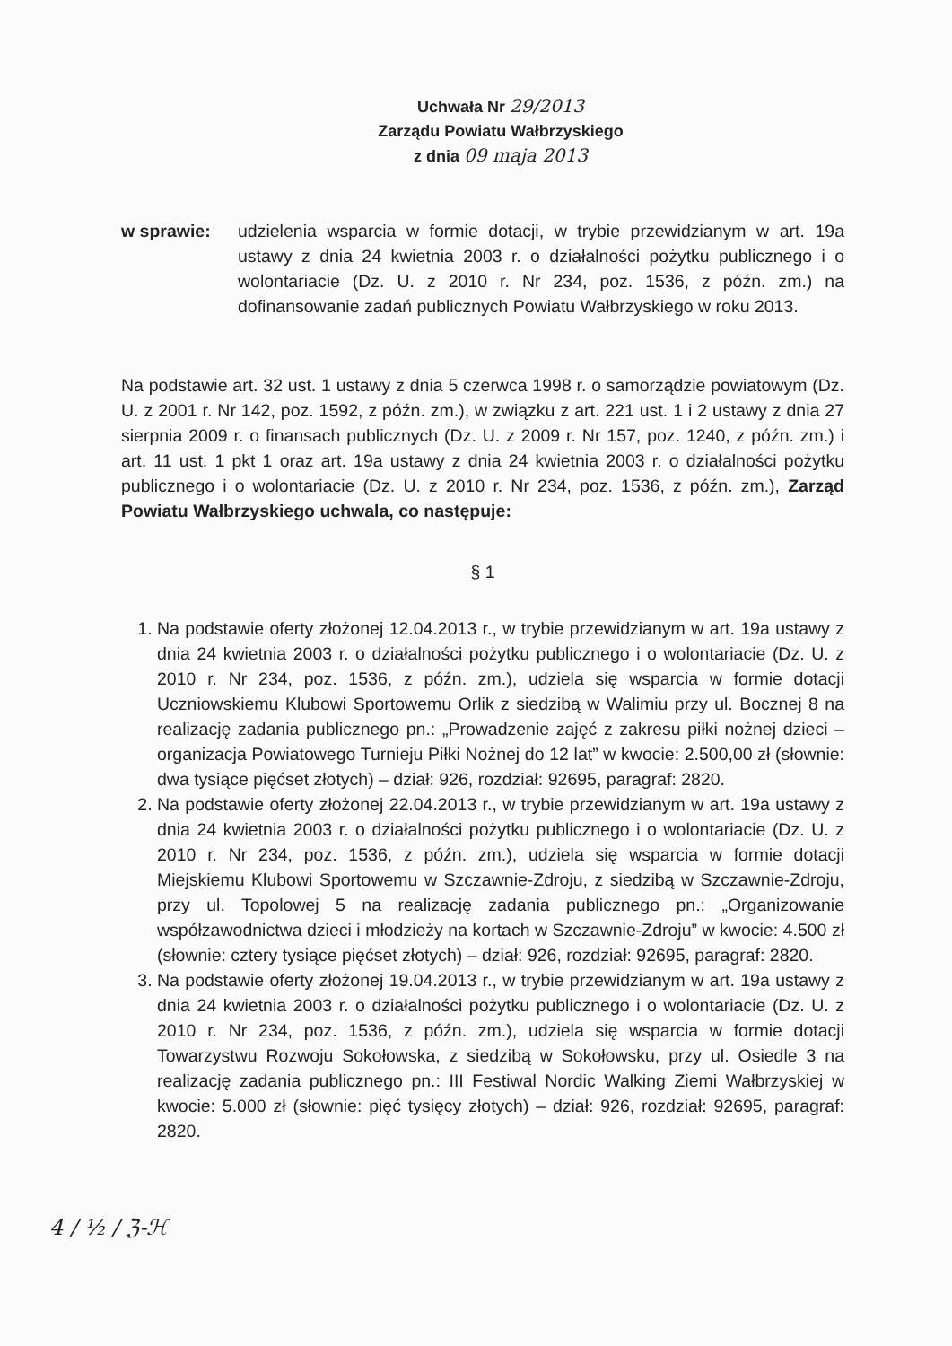Uchwała Nr 29/2013
Zarządu Powiatu Wałbrzyskiego
z dnia 09 maja 2013
w sprawie: udzielenia wsparcia w formie dotacji, w trybie przewidzianym w art. 19a ustawy z dnia 24 kwietnia 2003 r. o działalności pożytku publicznego i o wolontariacie (Dz. U. z 2010 r. Nr 234, poz. 1536, z późn. zm.) na dofinansowanie zadań publicznych Powiatu Wałbrzyskiego w roku 2013.
Na podstawie art. 32 ust. 1 ustawy z dnia 5 czerwca 1998 r. o samorządzie powiatowym (Dz. U. z 2001 r. Nr 142, poz. 1592, z późn. zm.), w związku z art. 221 ust. 1 i 2 ustawy z dnia 27 sierpnia 2009 r. o finansach publicznych (Dz. U. z 2009 r. Nr 157, poz. 1240, z późn. zm.) i art. 11 ust. 1 pkt 1 oraz art. 19a ustawy z dnia 24 kwietnia 2003 r. o działalności pożytku publicznego i o wolontariacie (Dz. U. z 2010 r. Nr 234, poz. 1536, z późn. zm.), Zarząd Powiatu Wałbrzyskiego uchwala, co następuje:
§ 1
1. Na podstawie oferty złożonej 12.04.2013 r., w trybie przewidzianym w art. 19a ustawy z dnia 24 kwietnia 2003 r. o działalności pożytku publicznego i o wolontariacie (Dz. U. z 2010 r. Nr 234, poz. 1536, z późn. zm.), udziela się wsparcia w formie dotacji Uczniowskiemu Klubowi Sportowemu Orlik z siedzibą w Walimiu przy ul. Bocznej 8 na realizację zadania publicznego pn.: „Prowadzenie zajęć z zakresu piłki nożnej dzieci – organizacja Powiatowego Turnieju Piłki Nożnej do 12 lat” w kwocie: 2.500,00 zł (słownie: dwa tysiące pięćset złotych) – dział: 926, rozdział: 92695, paragraf: 2820.
2. Na podstawie oferty złożonej 22.04.2013 r., w trybie przewidzianym w art. 19a ustawy z dnia 24 kwietnia 2003 r. o działalności pożytku publicznego i o wolontariacie (Dz. U. z 2010 r. Nr 234, poz. 1536, z późn. zm.), udziela się wsparcia w formie dotacji Miejskiemu Klubowi Sportowemu w Szczawnie-Zdroju, z siedzibą w Szczawnie-Zdroju, przy ul. Topolowej 5 na realizację zadania publicznego pn.: „Organizowanie współzawodnictwa dzieci i młodzieży na kortach w Szczawnie-Zdroju” w kwocie: 4.500 zł (słownie: cztery tysiące pięćset złotych) – dział: 926, rozdział: 92695, paragraf: 2820.
3. Na podstawie oferty złożonej 19.04.2013 r., w trybie przewidzianym w art. 19a ustawy z dnia 24 kwietnia 2003 r. o działalności pożytku publicznego i o wolontariacie (Dz. U. z 2010 r. Nr 234, poz. 1536, z późn. zm.), udziela się wsparcia w formie dotacji Towarzystwu Rozwoju Sokołowska, z siedzibą w Sokołowsku, przy ul. Osiedle 3 na realizację zadania publicznego pn.: III Festiwal Nordic Walking Ziemi Wałbrzyskiej w kwocie: 5.000 zł (słownie: pięć tysięcy złotych) – dział: 926, rozdział: 92695, paragraf: 2820.
4 / ½ / ℨ-ℋ